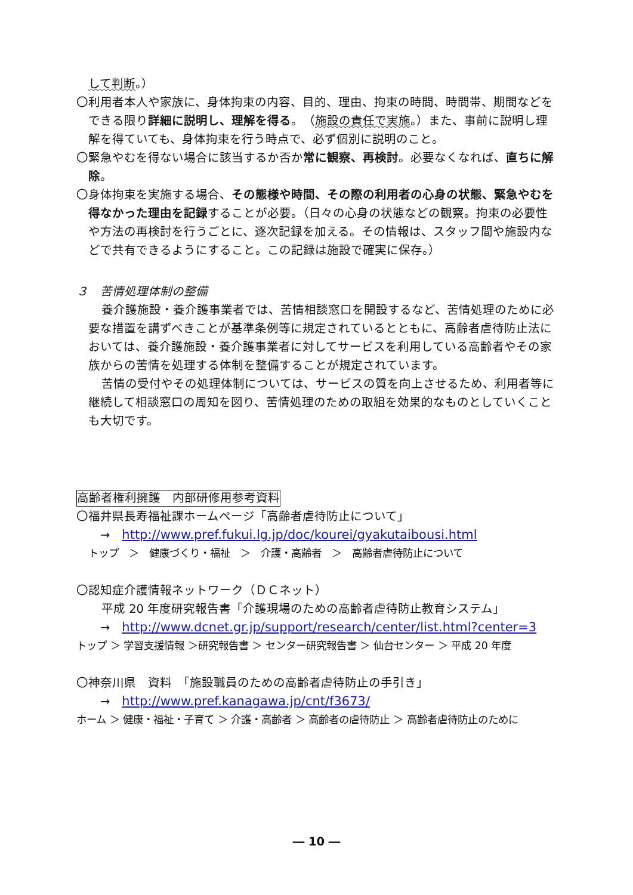して判断。）
〇利用者本人や家族に、身体拘束の内容、目的、理由、拘束の時間、時間帯、期間などをできる限り詳細に説明し、理解を得る。（施設の責任で実施。）また、事前に説明し理解を得ていても、身体拘束を行う時点で、必ず個別に説明のこと。
〇緊急やむを得ない場合に該当するか否か常に観察、再検討。必要なくなれば、直ちに解除。
〇身体拘束を実施する場合、その態様や時間、その際の利用者の心身の状態、緊急やむを得なかった理由を記録することが必要。（日々の心身の状態などの観察。拘束の必要性や方法の再検討を行うごとに、逐次記録を加える。その情報は、スタッフ間や施設内などで共有できるようにすること。この記録は施設で確実に保存。）
３　苦情処理体制の整備
養介護施設・養介護事業者では、苦情相談窓口を開設するなど、苦情処理のために必要な措置を講ずべきことが基準条例等に規定されているとともに、高齢者虐待防止法においては、養介護施設・養介護事業者に対してサービスを利用している高齢者やその家族からの苦情を処理する体制を整備することが規定されています。
苦情の受付やその処理体制については、サービスの質を向上させるため、利用者等に継続して相談窓口の周知を図り、苦情処理のための取組を効果的なものとしていくことも大切です。
高齢者権利擁護　内部研修用参考資料
〇福井県長寿福祉課ホームページ「高齢者虐待防止について」
→　http://www.pref.fukui.lg.jp/doc/kourei/gyakutaibousi.html
トップ　＞　健康づくり・福祉　＞　介護・高齢者　＞　高齢者虐待防止について
〇認知症介護情報ネットワーク（ＤＣネット）
平成 20 年度研究報告書「介護現場のための高齢者虐待防止教育システム」
→　http://www.dcnet.gr.jp/support/research/center/list.html?center=3
トップ ＞ 学習支援情報 ＞研究報告書 ＞ センター研究報告書 ＞ 仙台センター ＞ 平成 20 年度
〇神奈川県　資料　「施設職員のための高齢者虐待防止の手引き」
→　http://www.pref.kanagawa.jp/cnt/f3673/
ホーム ＞ 健康・福祉・子育て ＞ 介護・高齢者 ＞ 高齢者の虐待防止 ＞ 高齢者虐待防止のために
― 10 ―